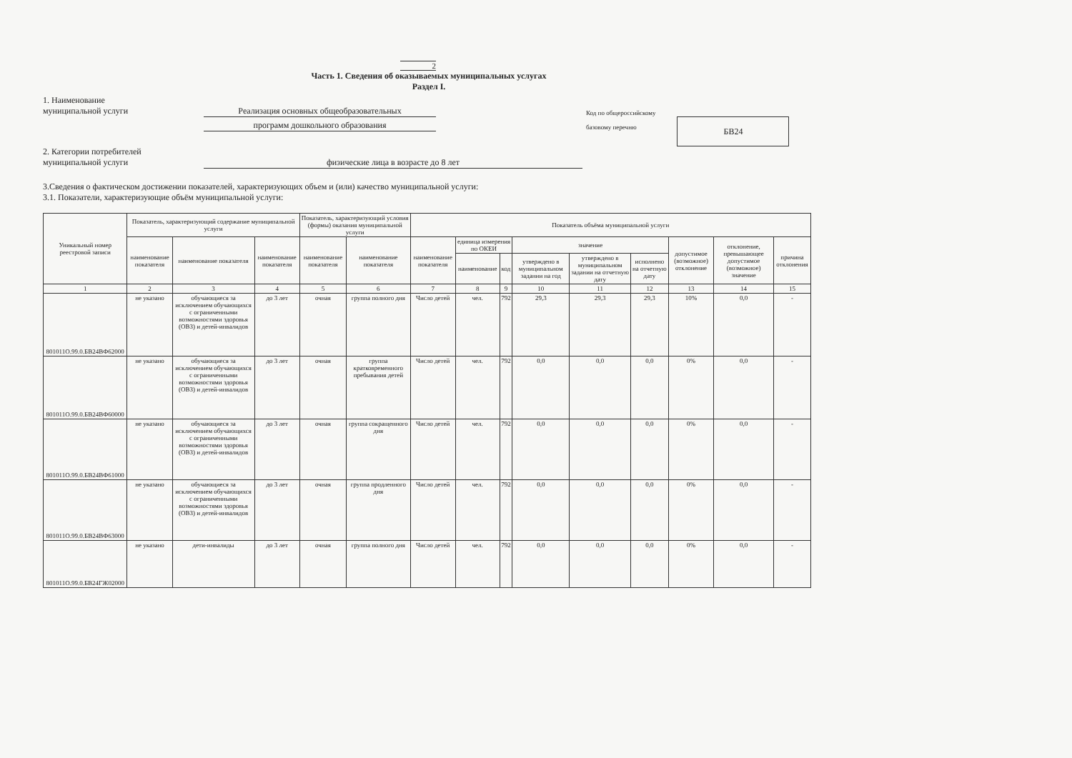2
Часть 1. Сведения об оказываемых муниципальных услугах
Раздел I.
1. Наименование
муниципальной услуги
Реализация основных общеобразовательных
программ дошкольного образования
Код по общероссийскому
базовому перечню
БВ24
2. Категории потребителей
муниципальной услуги
физические лица в возрасте до 8 лет
3.Сведения о фактическом достижении показателей, характеризующих объем и (или) качество муниципальной услуги:
3.1. Показатели, характеризующие объём муниципальной услуги:
| Уникальный номер реестровой записи | Показатель, характеризующий содержание муниципальной услуги | | | Показатель, характеризующий условия (формы) оказания муниципальной услуги | | Показатель объёма муниципальной услуги | | | | | | | | |
| --- | --- | --- | --- | --- | --- | --- | --- | --- | --- | --- | --- | --- | --- | --- |
| | наименование показателя | наименование показателя | наименование показателя | наименование показателя | наименование показателя | наименование показателя | единица измерения по ОКЕИ | | значение | | | допустимое (возможное) отклонение | отклонение, превышающее допустимое (возможное) значение | причина отклонения |
| | | | | | | | наименование | код | утверждено в муниципальном задании на год | утверждено в муниципальном задании на отчетную дату | исполнено на отчетную дату | | | |
| 1 | 2 | 3 | 4 | 5 | 6 | 7 | 8 | 9 | 10 | 11 | 12 | 13 | 14 | 15 |
| 801011О.99.0.БВ24ВФ62000 | не указано | обучающиеся за исключением обучающихся с ограниченными возможностями здоровья (ОВЗ) и детей-инвалидов | до 3 лет | очная | группа полного дня | Число детей | чел. | 792 | 29,3 | 29,3 | 29,3 | 10% | 0,0 | - |
| 801011О.99.0.БВ24ВФ60000 | не указано | обучающиеся за исключением обучающихся с ограниченными возможностями здоровья (ОВЗ) и детей-инвалидов | до 3 лет | очная | группа кратковременного пребывания детей | Число детей | чел. | 792 | 0,0 | 0,0 | 0,0 | 0% | 0,0 | - |
| 801011О.99.0.БВ24ВФ61000 | не указано | обучающиеся за исключением обучающихся с ограниченными возможностями здоровья (ОВЗ) и детей-инвалидов | до 3 лет | очная | группа сокращенного дня | Число детей | чел. | 792 | 0,0 | 0,0 | 0,0 | 0% | 0,0 | - |
| 801011О.99.0.БВ24ВФ63000 | не указано | обучающиеся за исключением обучающихся с ограниченными возможностями здоровья (ОВЗ) и детей-инвалидов | до 3 лет | очная | группа продленного дня | Число детей | чел. | 792 | 0,0 | 0,0 | 0,0 | 0% | 0,0 | - |
| 801011О.99.0.БВ24ГЖ02000 | не указано | дети-инвалиды | до 3 лет | очная | группа полного дня | Число детей | чел. | 792 | 0,0 | 0,0 | 0,0 | 0% | 0,0 | - |